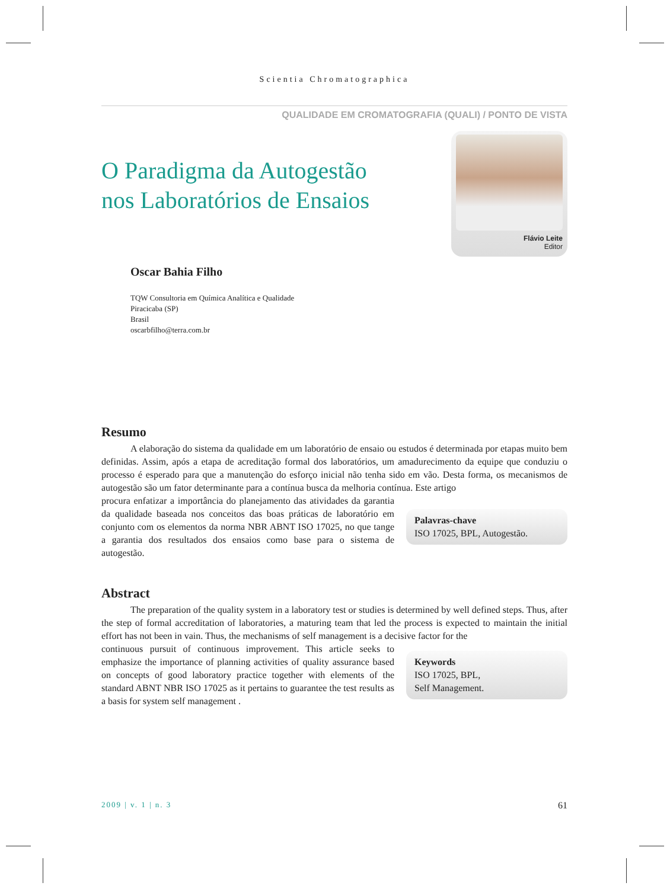Scientia Chromatographica
QUALIDADE EM CROMATOGRAFIA (QUALI) / PONTO DE VISTA
O Paradigma da Autogestão
nos Laboratórios de Ensaios
Flávio Leite
Editor
Oscar Bahia Filho
TQW Consultoria em Química Analítica e Qualidade
Piracicaba (SP)
Brasil
oscarbfilho@terra.com.br
Resumo
A elaboração do sistema da qualidade em um laboratório de ensaio ou estudos é determinada por etapas muito bem definidas. Assim, após a etapa de acreditação formal dos laboratórios, um amadurecimento da equipe que conduziu o processo é esperado para que a manutenção do esforço inicial não tenha sido em vão. Desta forma, os mecanismos de autogestão são um fator determinante para a contínua busca da melhoria contínua. Este artigo
procura enfatizar a importância do planejamento das atividades da garantia da qualidade baseada nos conceitos das boas práticas de laboratório em conjunto com os elementos da norma NBR ABNT ISO 17025, no que tange a garantia dos resultados dos ensaios como base para o sistema de autogestão.
Palavras-chave
ISO 17025, BPL, Autogestão.
Abstract
The preparation of the quality system in a laboratory test or studies is determined by well defined steps. Thus, after the step of formal accreditation of laboratories, a maturing team that led the process is expected to maintain the initial effort has not been in vain. Thus, the mechanisms of self management is a decisive factor for the
continuous pursuit of continuous improvement. This article seeks to emphasize the importance of planning activities of quality assurance based on concepts of good laboratory practice together with elements of the standard ABNT NBR ISO 17025 as it pertains to guarantee the test results as a basis for system self management .
Keywords
ISO 17025, BPL,
Self Management.
2009 | v. 1 | n. 3 61